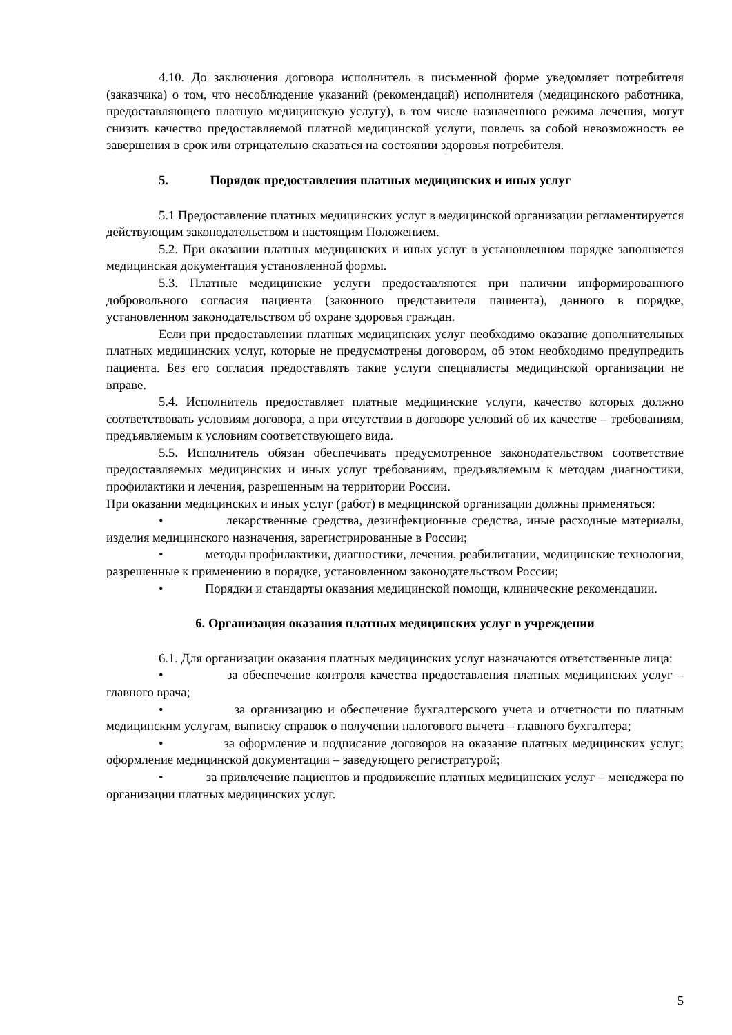4.10. До заключения договора исполнитель в письменной форме уведомляет потребителя (заказчика) о том, что несоблюдение указаний (рекомендаций) исполнителя (медицинского работника, предоставляющего платную медицинскую услугу), в том числе назначенного режима лечения, могут снизить качество предоставляемой платной медицинской услуги, повлечь за собой невозможность ее завершения в срок или отрицательно сказаться на состоянии здоровья потребителя.
5. Порядок предоставления платных медицинских и иных услуг
5.1 Предоставление платных медицинских услуг в медицинской организации регламентируется действующим законодательством и настоящим Положением.
5.2. При оказании платных медицинских и иных услуг в установленном порядке заполняется медицинская документация установленной формы.
5.3. Платные медицинские услуги предоставляются при наличии информированного добровольного согласия пациента (законного представителя пациента), данного в порядке, установленном законодательством об охране здоровья граждан.
Если при предоставлении платных медицинских услуг необходимо оказание дополнительных платных медицинских услуг, которые не предусмотрены договором, об этом необходимо предупредить пациента. Без его согласия предоставлять такие услуги специалисты медицинской организации не вправе.
5.4. Исполнитель предоставляет платные медицинские услуги, качество которых должно соответствовать условиям договора, а при отсутствии в договоре условий об их качестве – требованиям, предъявляемым к условиям соответствующего вида.
5.5. Исполнитель обязан обеспечивать предусмотренное законодательством соответствие предоставляемых медицинских и иных услуг требованиям, предъявляемым к методам диагностики, профилактики и лечения, разрешенным на территории России.
При оказании медицинских и иных услуг (работ) в медицинской организации должны применяться:
• лекарственные средства, дезинфекционные средства, иные расходные материалы, изделия медицинского назначения, зарегистрированные в России;
• методы профилактики, диагностики, лечения, реабилитации, медицинские технологии, разрешенные к применению в порядке, установленном законодательством России;
• Порядки и стандарты оказания медицинской помощи, клинические рекомендации.
6. Организация оказания платных медицинских услуг в учреждении
6.1. Для организации оказания платных медицинских услуг назначаются ответственные лица:
• за обеспечение контроля качества предоставления платных медицинских услуг – главного врача;
• за организацию и обеспечение бухгалтерского учета и отчетности по платным медицинским услугам, выписку справок о получении налогового вычета – главного бухгалтера;
• за оформление и подписание договоров на оказание платных медицинских услуг; оформление медицинской документации – заведующего регистратурой;
• за привлечение пациентов и продвижение платных медицинских услуг – менеджера по организации платных медицинских услуг.
5